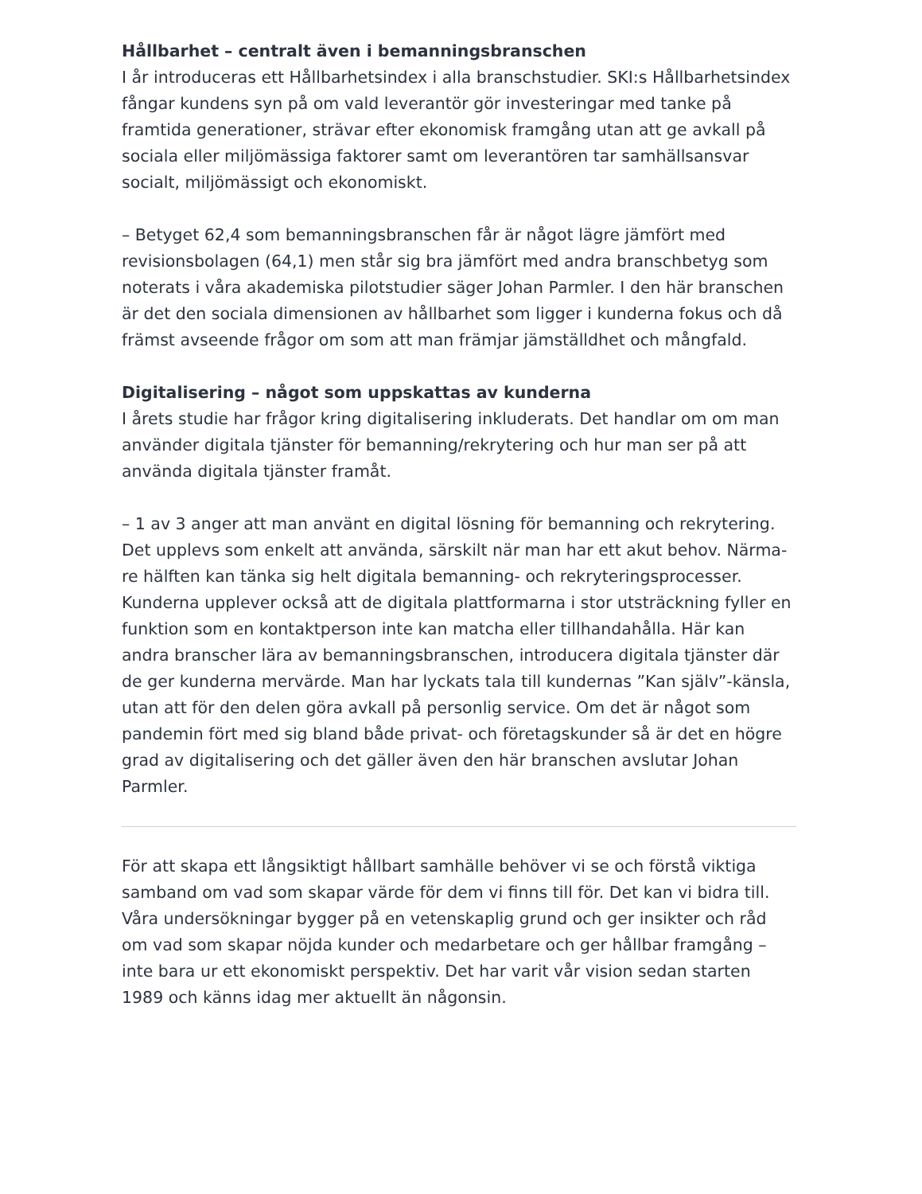Hållbarhet – centralt även i bemanningsbranschen
I år introduceras ett Hållbarhetsindex i alla branschstudier. SKI:s Hållbarhetsindex fångar kundens syn på om vald leverantör gör investeringar med tanke på framtida generationer, strävar efter ekonomisk framgång utan att ge avkall på sociala eller miljömässiga faktorer samt om leverantören tar samhällsansvar socialt, miljömässigt och ekonomiskt.
– Betyget 62,4 som bemanningsbranschen får är något lägre jämfört med revisionsbolagen (64,1) men står sig bra jämfört med andra branschbetyg som noterats i våra akademiska pilotstudier säger Johan Parmler. I den här branschen är det den sociala dimensionen av hållbarhet som ligger i kunderna fokus och då främst avseende frågor om som att man främjar jämställdhet och mångfald.
Digitalisering – något som uppskattas av kunderna
I årets studie har frågor kring digitalisering inkluderats. Det handlar om om man använder digitala tjänster för bemanning/rekrytering och hur man ser på att använda digitala tjänster framåt.
– 1 av 3 anger att man använt en digital lösning för bemanning och rekrytering. Det upplevs som enkelt att använda, särskilt när man har ett akut behov. Närma-re hälften kan tänka sig helt digitala bemanning- och rekryteringsprocesser. Kunderna upplever också att de digitala plattformarna i stor utsträckning fyller en funktion som en kontaktperson inte kan matcha eller tillhandahålla. Här kan andra branscher lära av bemanningsbranschen, introducera digitala tjänster där de ger kunderna mervärde. Man har lyckats tala till kundernas ”Kan själv”-känsla, utan att för den delen göra avkall på personlig service. Om det är något som pandemin fört med sig bland både privat- och företagskunder så är det en högre grad av digitalisering och det gäller även den här branschen avslutar Johan Parmler.
För att skapa ett långsiktigt hållbart samhälle behöver vi se och förstå viktiga samband om vad som skapar värde för dem vi finns till för. Det kan vi bidra till. Våra undersökningar bygger på en vetenskaplig grund och ger insikter och råd om vad som skapar nöjda kunder och medarbetare och ger hållbar framgång – inte bara ur ett ekonomiskt perspektiv. Det har varit vår vision sedan starten 1989 och känns idag mer aktuellt än någonsin.